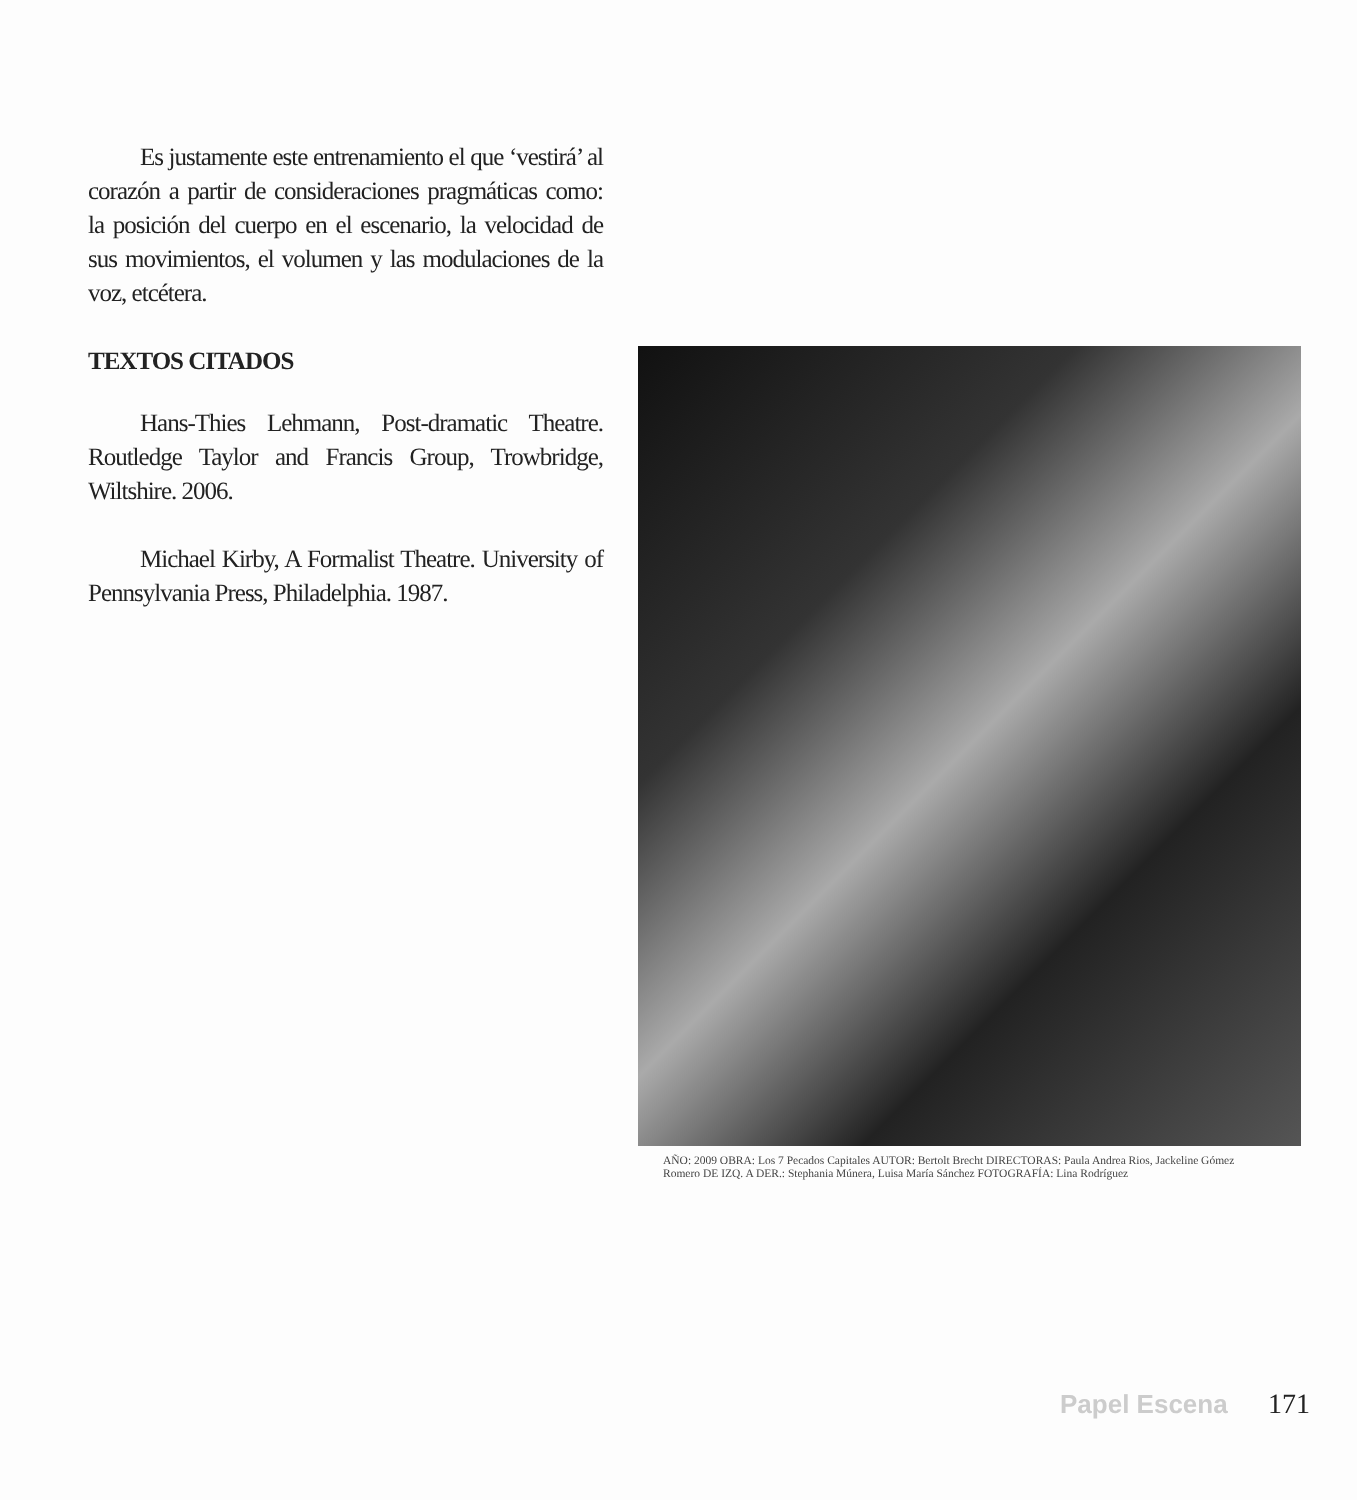Es justamente este entrenamiento el que ‘vestirá’ al corazón a partir de consideraciones pragmáticas como: la posición del cuerpo en el escenario, la velocidad de sus movimientos, el volumen y las modulaciones de la voz, etcétera.
TEXTOS CITADOS
Hans-Thies Lehmann, Post-dramatic Theatre. Routledge Taylor and Francis Group, Trowbridge, Wiltshire. 2006.
Michael Kirby, A Formalist Theatre. University of Pennsylvania Press, Philadelphia. 1987.
AÑO: 2009 OBRA: Los 7 Pecados Capitales AUTOR: Bertolt Brecht DIRECTORAS: Paula Andrea Rios, Jackeline Gómez Romero DE IZQ. A DER.: Stephania Múnera, Luisa María Sánchez FOTOGRAFÍA: Lina Rodríguez
Papel Escena 171